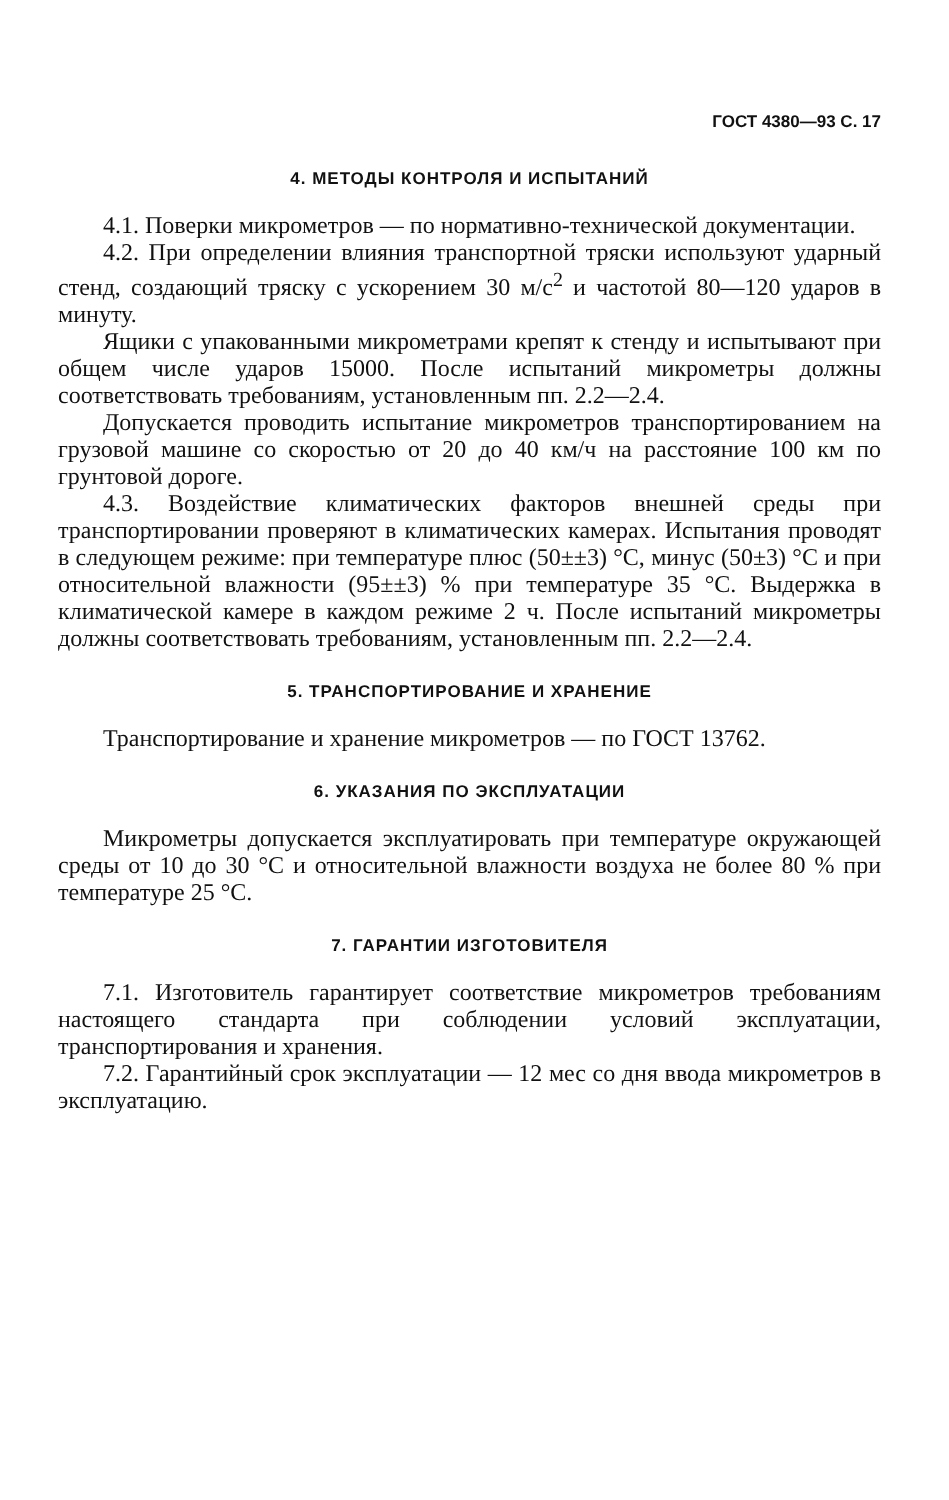ГОСТ 4380—93 С. 17
4. МЕТОДЫ КОНТРОЛЯ И ИСПЫТАНИЙ
4.1. Поверки микрометров — по нормативно-технической документации.
4.2. При определении влияния транспортной тряски используют ударный стенд, создающий тряску с ускорением 30 м/с<sup>2</sup> и частотой 80—120 ударов в минуту.
Ящики с упакованными микрометрами крепят к стенду и испытывают при общем числе ударов 15000. После испытаний микрометры должны соответствовать требованиям, установленным пп. 2.2—2.4.
Допускается проводить испытание микрометров транспортированием на грузовой машине со скоростью от 20 до 40 км/ч на расстояние 100 км по грунтовой дороге.
4.3. Воздействие климатических факторов внешней среды при транспортировании проверяют в климатических камерах. Испытания проводят в следующем режиме: при температуре плюс (50±±3) °С, минус (50±3) °С и при относительной влажности (95±±3) % при температуре 35 °С. Выдержка в климатической камере в каждом режиме 2 ч. После испытаний микрометры должны соответствовать требованиям, установленным пп. 2.2—2.4.
5. ТРАНСПОРТИРОВАНИЕ И ХРАНЕНИЕ
Транспортирование и хранение микрометров — по ГОСТ 13762.
6. УКАЗАНИЯ ПО ЭКСПЛУАТАЦИИ
Микрометры допускается эксплуатировать при температуре окружающей среды от 10 до 30 °С и относительной влажности воздуха не более 80 % при температуре 25 °С.
7. ГАРАНТИИ ИЗГОТОВИТЕЛЯ
7.1. Изготовитель гарантирует соответствие микрометров требованиям настоящего стандарта при соблюдении условий эксплуатации, транспортирования и хранения.
7.2. Гарантийный срок эксплуатации — 12 мес со дня ввода микрометров в эксплуатацию.